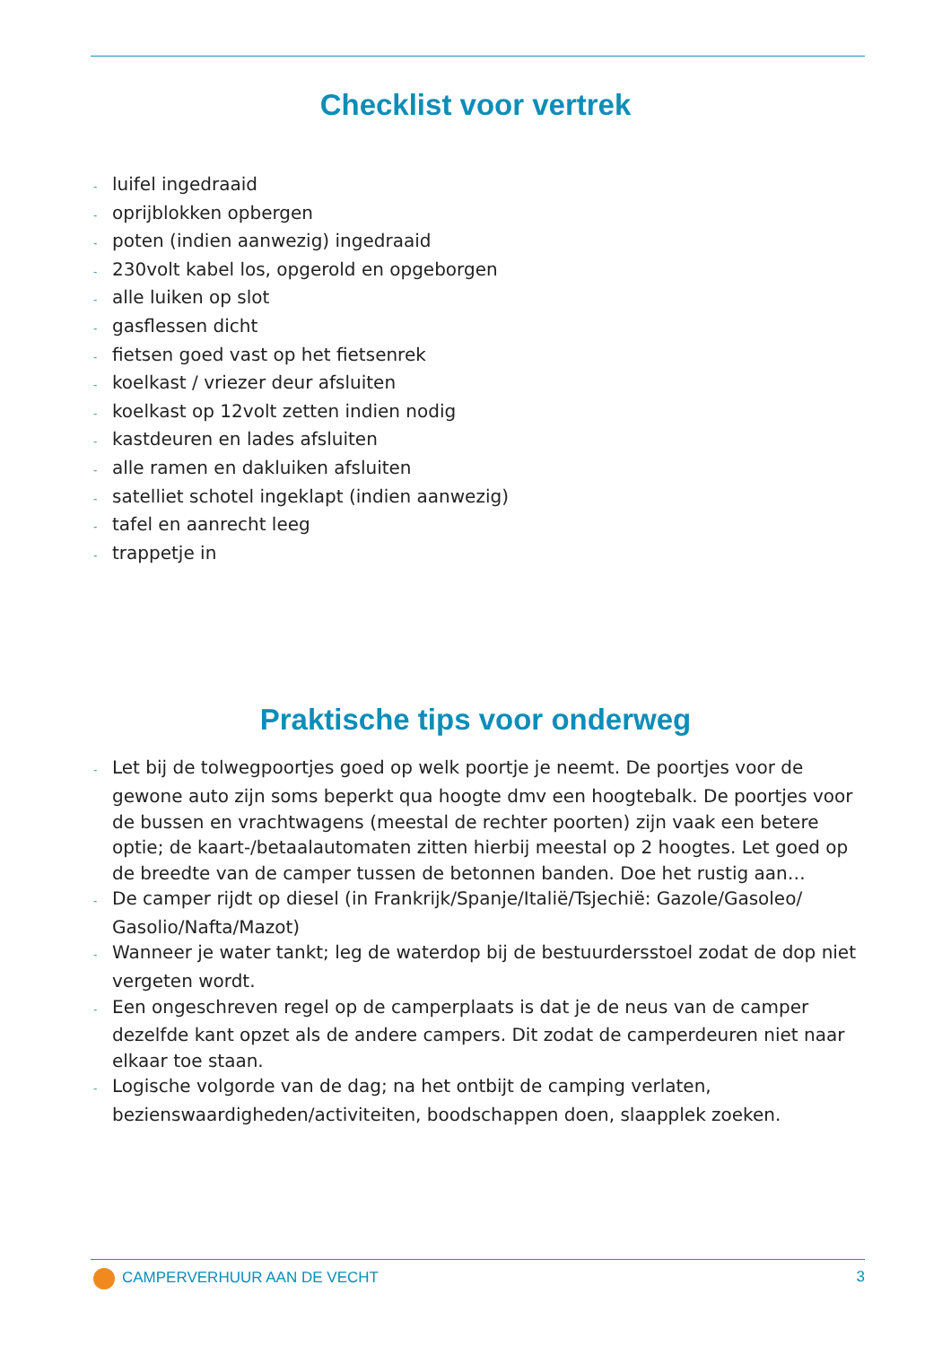Checklist voor vertrek
- luifel ingedraaid
- oprijblokken opbergen
- poten (indien aanwezig) ingedraaid
- 230volt kabel los, opgerold en opgeborgen
- alle luiken op slot
- gasflessen dicht
- fietsen goed vast op het fietsenrek
- koelkast / vriezer deur afsluiten
- koelkast op 12volt zetten indien nodig
- kastdeuren en lades afsluiten
- alle ramen en dakluiken afsluiten
- satelliet schotel ingeklapt (indien aanwezig)
- tafel en aanrecht leeg
- trappetje in
Praktische tips voor onderweg
- Let bij de tolwegpoortjes goed op welk poortje je neemt. De poortjes voor de gewone auto zijn soms beperkt qua hoogte dmv een hoogtebalk. De poortjes voor de bussen en vrachtwagens (meestal de rechter poorten) zijn vaak een betere optie; de kaart-/betaalautomaten zitten hierbij meestal op 2 hoogtes. Let goed op de breedte van de camper tussen de betonnen banden. Doe het rustig aan…
- De camper rijdt op diesel (in Frankrijk/Spanje/Italië/Tsjechië: Gazole/Gasoleo/ Gasolio/Nafta/Mazot)
- Wanneer je water tankt; leg de waterdop bij de bestuurdersstoel zodat de dop niet vergeten wordt.
- Een ongeschreven regel op de camperplaats is dat je de neus van de camper dezelfde kant opzet als de andere campers. Dit zodat de camperdeuren niet naar elkaar toe staan.
- Logische volgorde van de dag; na het ontbijt de camping verlaten, bezienswaardigheden/activiteiten, boodschappen doen, slaapplek zoeken.
CAMPERVERHUUR AAN DE VECHT 3